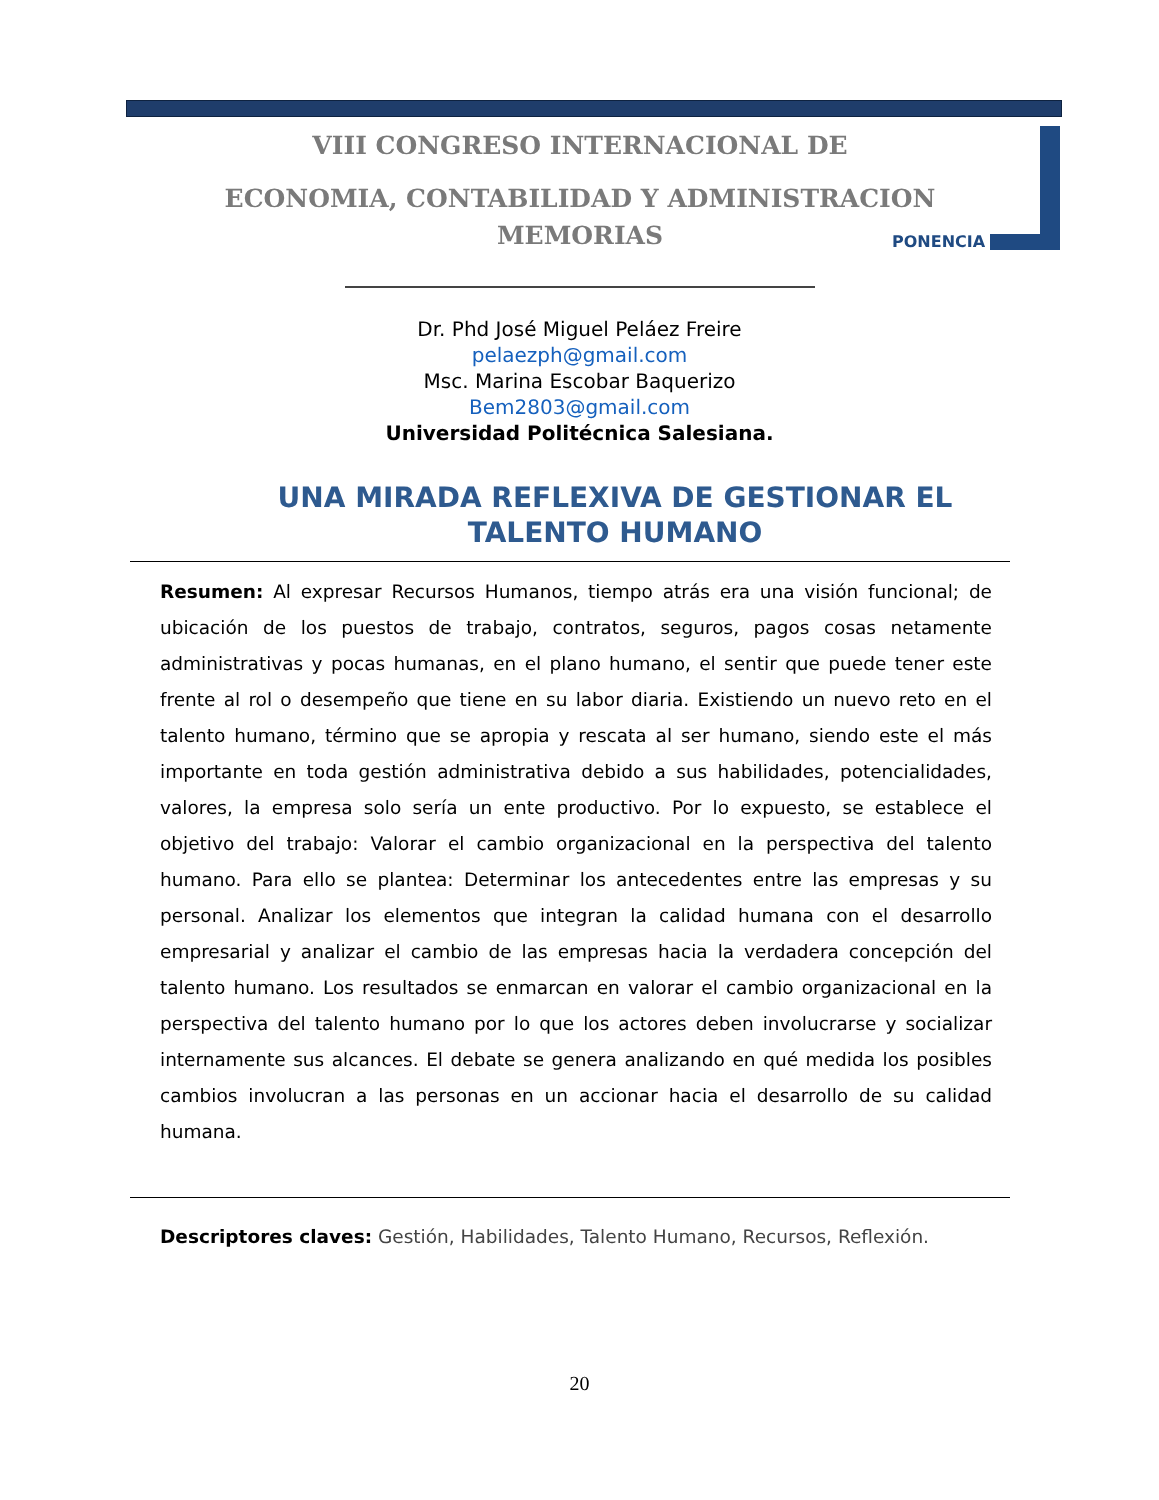VIII CONGRESO INTERNACIONAL DE
ECONOMIA, CONTABILIDAD Y ADMINISTRACION
MEMORIAS
PONENCIA
Dr. Phd José Miguel Peláez Freire
pelaezph@gmail.com
Msc. Marina Escobar Baquerizo
Bem2803@gmail.com
Universidad Politécnica Salesiana.
UNA MIRADA REFLEXIVA DE GESTIONAR EL TALENTO HUMANO
Resumen: Al expresar Recursos Humanos, tiempo atrás era una visión funcional; de ubicación de los puestos de trabajo, contratos, seguros, pagos cosas netamente administrativas y pocas humanas, en el plano humano, el sentir que puede tener este frente al rol o desempeño que tiene en su labor diaria. Existiendo un nuevo reto en el talento humano, término que se apropia y rescata al ser humano, siendo este el más importante en toda gestión administrativa debido a sus habilidades, potencialidades, valores, la empresa solo sería un ente productivo. Por lo expuesto, se establece el objetivo del trabajo: Valorar el cambio organizacional en la perspectiva del talento humano. Para ello se plantea: Determinar los antecedentes entre las empresas y su personal. Analizar los elementos que integran la calidad humana con el desarrollo empresarial y analizar el cambio de las empresas hacia la verdadera concepción del talento humano. Los resultados se enmarcan en valorar el cambio organizacional en la perspectiva del talento humano por lo que los actores deben involucrarse y socializar internamente sus alcances. El debate se genera analizando en qué medida los posibles cambios involucran a las personas en un accionar hacia el desarrollo de su calidad humana.
Descriptores claves: Gestión, Habilidades, Talento Humano, Recursos, Reflexión.
20